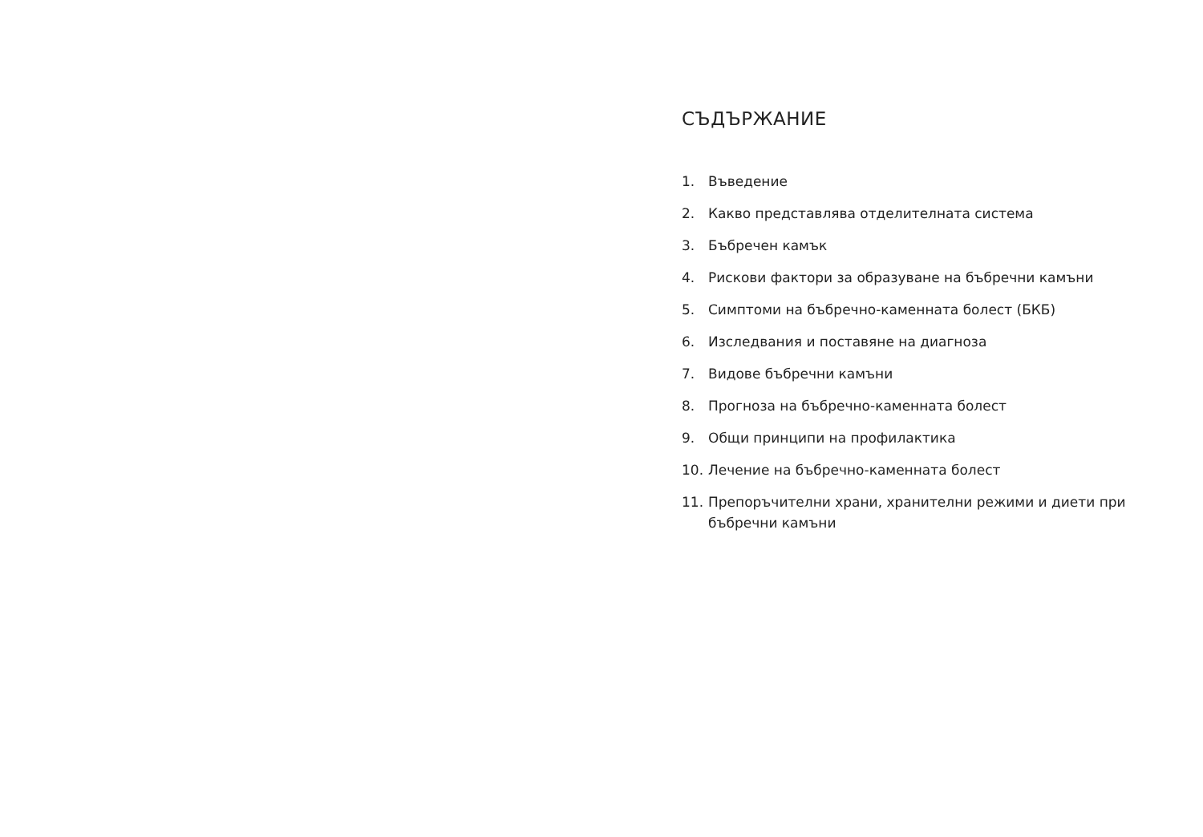СЪДЪРЖАНИЕ
1. Въведение
2. Какво представлява отделителната система
3. Бъбречен камък
4. Рискови фактори за образуване на бъбречни камъни
5. Симптоми на бъбречно-каменната болест (БКБ)
6. Изследвания и поставяне на диагноза
7. Видове бъбречни камъни
8. Прогноза на бъбречно-каменната болест
9. Общи принципи на профилактика
10. Лечение на бъбречно-каменната болест
11. Препоръчителни храни, хранителни режими и диети при бъбречни камъни